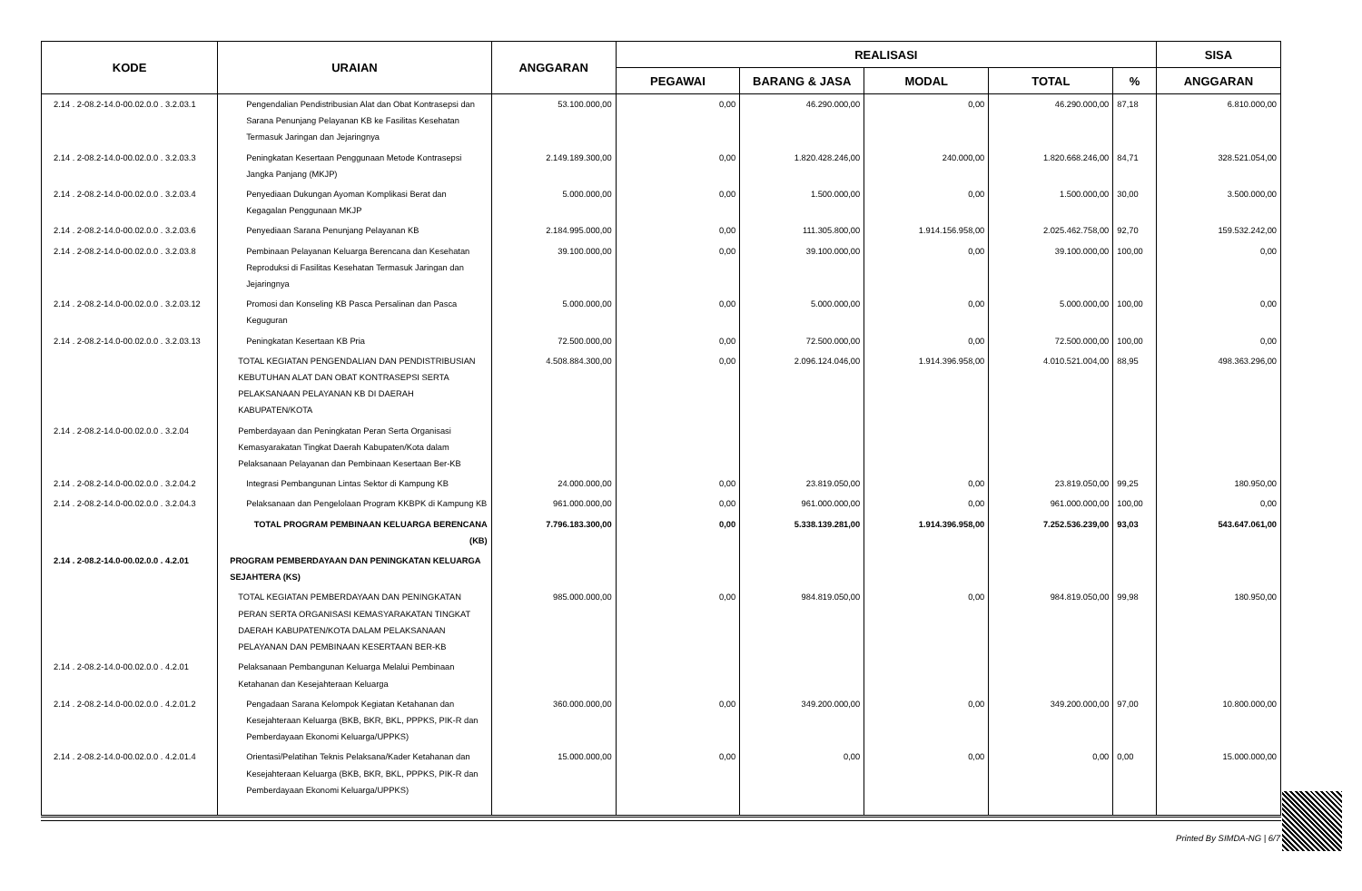| KODE | URAIAN | ANGGARAN | REALISASI | | | | | SISA |
| --- | --- | --- | --- | --- | --- | --- | --- | --- |
| | | | PEGAWAI | BARANG & JASA | MODAL | TOTAL | % | ANGGARAN |
| 2.14 . 2-08.2-14.0-00.02.0.0 . 3.2.03.1 | Pengendalian Pendistribusian Alat dan Obat Kontrasepsi dan Sarana Penunjang Pelayanan KB ke Fasilitas Kesehatan Termasuk Jaringan dan Jejaringnya | 53.100.000,00 | 0,00 | 46.290.000,00 | 0,00 | 46.290.000,00 | 87,18 | 6.810.000,00 |
| 2.14 . 2-08.2-14.0-00.02.0.0 . 3.2.03.3 | Peningkatan Kesertaan Penggunaan Metode Kontrasepsi Jangka Panjang (MKJP) | 2.149.189.300,00 | 0,00 | 1.820.428.246,00 | 240.000,00 | 1.820.668.246,00 | 84,71 | 328.521.054,00 |
| 2.14 . 2-08.2-14.0-00.02.0.0 . 3.2.03.4 | Penyediaan Dukungan Ayoman Komplikasi Berat dan Kegagalan Penggunaan MKJP | 5.000.000,00 | 0,00 | 1.500.000,00 | 0,00 | 1.500.000,00 | 30,00 | 3.500.000,00 |
| 2.14 . 2-08.2-14.0-00.02.0.0 . 3.2.03.6 | Penyediaan Sarana Penunjang Pelayanan KB | 2.184.995.000,00 | 0,00 | 111.305.800,00 | 1.914.156.958,00 | 2.025.462.758,00 | 92,70 | 159.532.242,00 |
| 2.14 . 2-08.2-14.0-00.02.0.0 . 3.2.03.8 | Pembinaan Pelayanan Keluarga Berencana dan Kesehatan Reproduksi di Fasilitas Kesehatan Termasuk Jaringan dan Jejaringnya | 39.100.000,00 | 0,00 | 39.100.000,00 | 0,00 | 39.100.000,00 | 100,00 | 0,00 |
| 2.14 . 2-08.2-14.0-00.02.0.0 . 3.2.03.12 | Promosi dan Konseling KB Pasca Persalinan dan Pasca Keguguran | 5.000.000,00 | 0,00 | 5.000.000,00 | 0,00 | 5.000.000,00 | 100,00 | 0,00 |
| 2.14 . 2-08.2-14.0-00.02.0.0 . 3.2.03.13 | Peningkatan Kesertaan KB Pria | 72.500.000,00 | 0,00 | 72.500.000,00 | 0,00 | 72.500.000,00 | 100,00 | 0,00 |
| | TOTAL KEGIATAN PENGENDALIAN DAN PENDISTRIBUSIAN KEBUTUHAN ALAT DAN OBAT KONTRASEPSI SERTA PELAKSANAAN PELAYANAN KB DI DAERAH KABUPATEN/KOTA | 4.508.884.300,00 | 0,00 | 2.096.124.046,00 | 1.914.396.958,00 | 4.010.521.004,00 | 88,95 | 498.363.296,00 |
| 2.14 . 2-08.2-14.0-00.02.0.0 . 3.2.04 | Pemberdayaan dan Peningkatan Peran Serta Organisasi Kemasyarakatan Tingkat Daerah Kabupaten/Kota dalam Pelaksanaan Pelayanan dan Pembinaan Kesertaan Ber-KB | | | | | | | |
| 2.14 . 2-08.2-14.0-00.02.0.0 . 3.2.04.2 | Integrasi Pembangunan Lintas Sektor di Kampung KB | 24.000.000,00 | 0,00 | 23.819.050,00 | 0,00 | 23.819.050,00 | 99,25 | 180.950,00 |
| 2.14 . 2-08.2-14.0-00.02.0.0 . 3.2.04.3 | Pelaksanaan dan Pengelolaan Program KKBPK di Kampung KB | 961.000.000,00 | 0,00 | 961.000.000,00 | 0,00 | 961.000.000,00 | 100,00 | 0,00 |
| | TOTAL PROGRAM PEMBINAAN KELUARGA BERENCANA (KB) | 7.796.183.300,00 | 0,00 | 5.338.139.281,00 | 1.914.396.958,00 | 7.252.536.239,00 | 93,03 | 543.647.061,00 |
| 2.14 . 2-08.2-14.0-00.02.0.0 . 4.2.01 | PROGRAM PEMBERDAYAAN DAN PENINGKATAN KELUARGA SEJAHTERA (KS) | | | | | | | |
| | TOTAL KEGIATAN PEMBERDAYAAN DAN PENINGKATAN PERAN SERTA ORGANISASI KEMASYARAKATAN TINGKAT DAERAH KABUPATEN/KOTA DALAM PELAKSANAAN PELAYANAN DAN PEMBINAAN KESERTAAN BER-KB | 985.000.000,00 | 0,00 | 984.819.050,00 | 0,00 | 984.819.050,00 | 99,98 | 180.950,00 |
| 2.14 . 2-08.2-14.0-00.02.0.0 . 4.2.01 | Pelaksanaan Pembangunan Keluarga Melalui Pembinaan Ketahanan dan Kesejahteraan Keluarga | | | | | | | |
| 2.14 . 2-08.2-14.0-00.02.0.0 . 4.2.01.2 | Pengadaan Sarana Kelompok Kegiatan Ketahanan dan Kesejahteraan Keluarga (BKB, BKR, BKL, PPPKS, PIK-R dan Pemberdayaan Ekonomi Keluarga/UPPKS) | 360.000.000,00 | 0,00 | 349.200.000,00 | 0,00 | 349.200.000,00 | 97,00 | 10.800.000,00 |
| 2.14 . 2-08.2-14.0-00.02.0.0 . 4.2.01.4 | Orientasi/Pelatihan Teknis Pelaksana/Kader Ketahanan dan Kesejahteraan Keluarga (BKB, BKR, BKL, PPPKS, PIK-R dan Pemberdayaan Ekonomi Keluarga/UPPKS) | 15.000.000,00 | 0,00 | 0,00 | 0,00 | 0,00 | 0,00 | 15.000.000,00 |
Printed By SIMDA-NG | 6/7